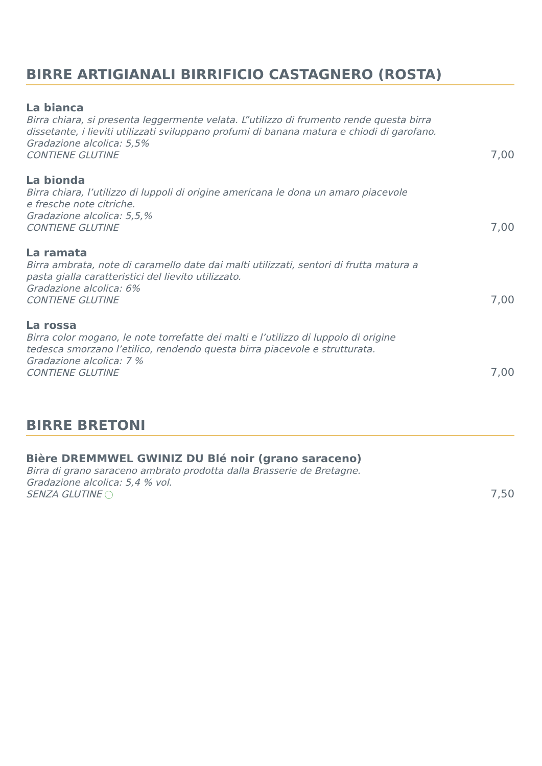BIRRE ARTIGIANALI BIRRIFICIO CASTAGNERO (ROSTA)
La bianca
Birra chiara, si presenta leggermente velata. L”utilizzo di frumento rende questa birra
dissetante, i lieviti utilizzati sviluppano profumi di banana matura e chiodi di garofano.
Gradazione alcolica: 5,5%
CONTIENE GLUTINE
7,00
La bionda
Birra chiara, l’utilizzo di luppoli di origine americana le dona un amaro piacevole
e fresche note citriche.
Gradazione alcolica: 5,5,%
CONTIENE GLUTINE
7,00
La ramata
Birra ambrata, note di caramello date dai malti utilizzati, sentori di frutta matura a
pasta gialla caratteristici del lievito utilizzato.
Gradazione alcolica: 6%
CONTIENE GLUTINE
7,00
La rossa
Birra color mogano, le note torrefatte dei malti e l’utilizzo di luppolo di origine
tedesca smorzano l’etilico, rendendo questa birra piacevole e strutturata.
Gradazione alcolica: 7 %
CONTIENE GLUTINE
7,00
BIRRE BRETONI
Bière DREMMWEL GWINIZ DU Blé noir (grano saraceno)
Birra di grano saraceno ambrato prodotta dalla Brasserie de Bretagne.
Gradazione alcolica: 5,4 % vol.
SENZA GLUTINE
7,50